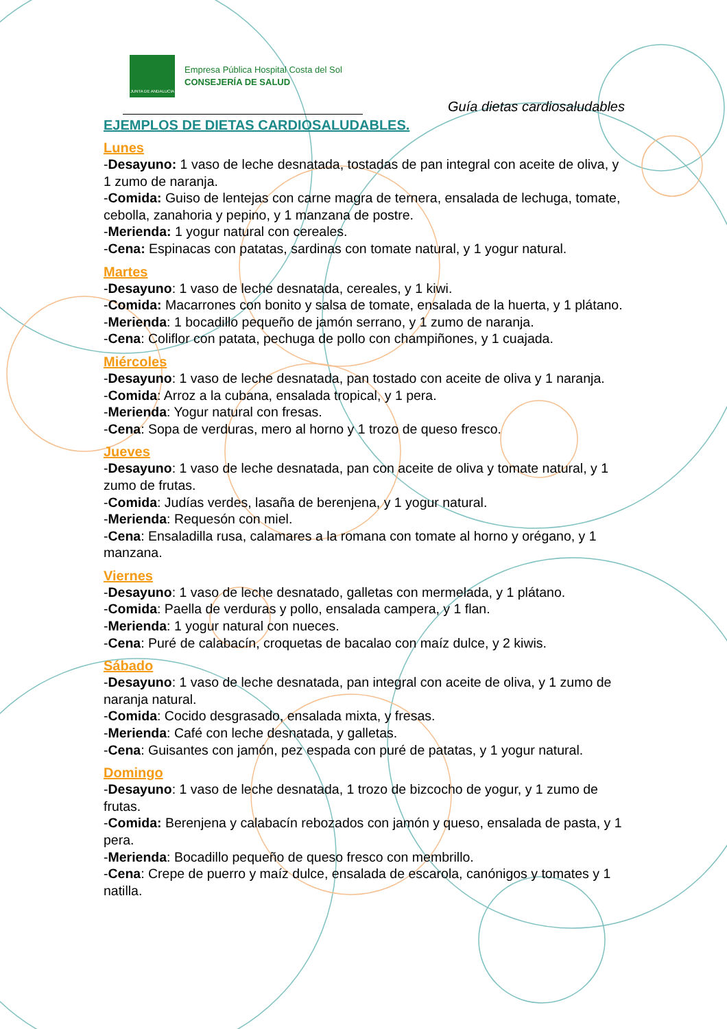JUNTA DE ANDALUCIA
Empresa Pública Hospital Costa del Sol
CONSEJERÍA DE SALUD
Guía dietas cardiosaludables
EJEMPLOS DE DIETAS CARDIOSALUDABLES.
Lunes
-Desayuno: 1 vaso de leche desnatada, tostadas de pan integral con aceite de oliva, y 1 zumo de naranja.
-Comida: Guiso de lentejas con carne magra de ternera, ensalada de lechuga, tomate, cebolla, zanahoria y pepino, y 1 manzana de postre.
-Merienda: 1 yogur natural con cereales.
-Cena: Espinacas con patatas, sardinas con tomate natural, y 1 yogur natural.
Martes
-Desayuno: 1 vaso de leche desnatada, cereales, y 1 kiwi.
-Comida: Macarrones con bonito y salsa de tomate, ensalada de la huerta, y 1 plátano.
-Merienda: 1 bocadillo pequeño de jamón serrano, y 1 zumo de naranja.
-Cena: Coliflor con patata, pechuga de pollo con champiñones, y 1 cuajada.
Miércoles
-Desayuno: 1 vaso de leche desnatada, pan tostado con aceite de oliva y 1 naranja.
-Comida: Arroz a la cubana, ensalada tropical, y 1 pera.
-Merienda: Yogur natural con fresas.
-Cena: Sopa de verduras, mero al horno y 1 trozo de queso fresco.
Jueves
-Desayuno: 1 vaso de leche desnatada, pan con aceite de oliva y tomate natural, y 1 zumo de frutas.
-Comida: Judías verdes, lasaña de berenjena, y 1 yogur natural.
-Merienda: Requesón con miel.
-Cena: Ensaladilla rusa, calamares a la romana con tomate al horno y orégano, y 1 manzana.
Viernes
-Desayuno: 1 vaso de leche desnatado, galletas con mermelada, y 1 plátano.
-Comida: Paella de verduras y pollo, ensalada campera, y 1 flan.
-Merienda: 1 yogur natural con nueces.
-Cena: Puré de calabacín, croquetas de bacalao con maíz dulce, y 2 kiwis.
Sábado
-Desayuno: 1 vaso de leche desnatada, pan integral con aceite de oliva, y 1 zumo de naranja natural.
-Comida: Cocido desgrasado, ensalada mixta, y fresas.
-Merienda: Café con leche desnatada, y galletas.
-Cena: Guisantes con jamón, pez espada con puré de patatas, y 1 yogur natural.
Domingo
-Desayuno: 1 vaso de leche desnatada, 1 trozo de bizcocho de yogur, y 1 zumo de frutas.
-Comida: Berenjena y calabacín rebozados con jamón y queso, ensalada de pasta, y 1 pera.
-Merienda: Bocadillo pequeño de queso fresco con membrillo.
-Cena: Crepe de puerro y maíz dulce, ensalada de escarola, canónigos y tomates y 1 natilla.